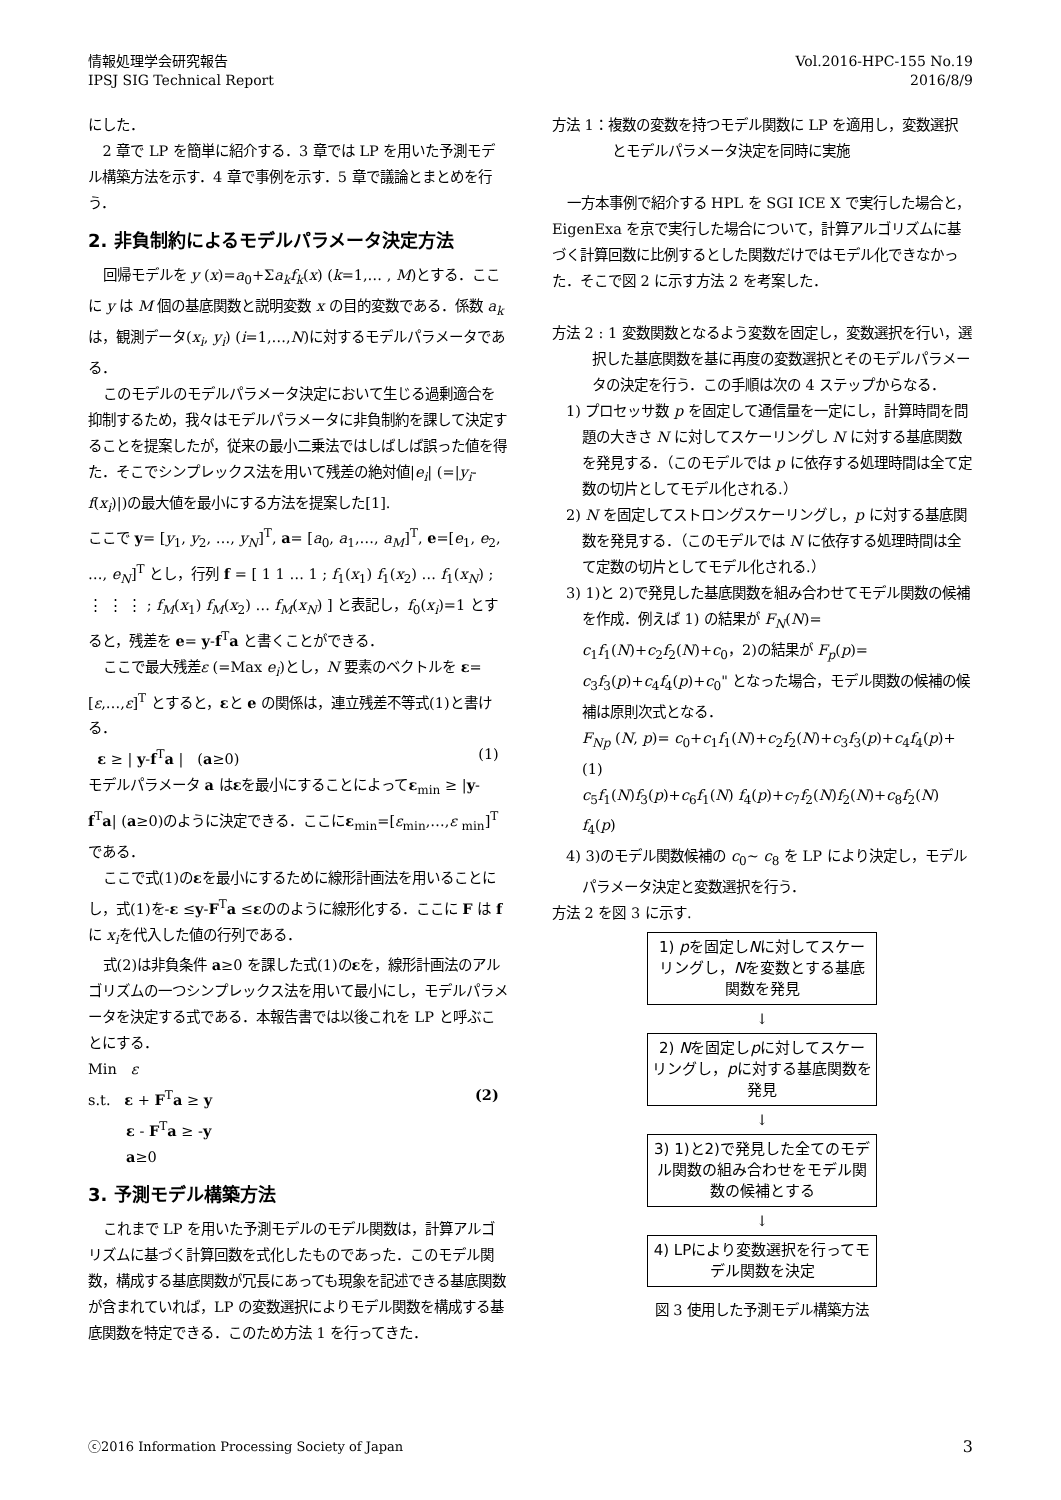情報処理学会研究報告
IPSJ SIG Technical Report
Vol.2016-HPC-155 No.19
2016/8/9
にした．
2 章で LP を簡単に紹介する．3 章では LP を用いた予測モデル構築方法を示す．4 章で事例を示す．5 章で議論とまとめを行う．
2. 非負制約によるモデルパラメータ決定方法
回帰モデルを y (x)=a<sub>0</sub>+Σa<sub>k</sub>f<sub>k</sub>(x) (k=1,… , M)とする．ここに y は M 個の基底関数と説明変数 x の目的変数である．係数 a<sub>k</sub> は，観測データ(x<sub>i</sub>, y<sub>i</sub>) (i=1,…,N)に対するモデルパラメータである．
このモデルのモデルパラメータ決定において生じる過剰適合を抑制するため，我々はモデルパラメータに非負制約を課して決定することを提案したが，従来の最小二乗法ではしばしば誤った値を得た．そこでシンプレックス法を用いて残差の絶対値|e<sub>i</sub>| (=|y<sub>i</sub>-f(x<sub>i</sub>)|)の最大値を最小にする方法を提案した[1].
ここで y= [y<sub>1</sub>, y<sub>2</sub>, …, y<sub>N</sub>]<sup>T</sup>, a= [a<sub>0</sub>, a<sub>1</sub>,…, a<sub>M</sub>]<sup>T</sup>, e=[e<sub>1</sub>, e<sub>2</sub>, …, e<sub>N</sub>]<sup>T</sup> とし，行列 f = [ 1 1 … 1 ; f<sub>1</sub>(x<sub>1</sub>) f<sub>1</sub>(x<sub>2</sub>) … f<sub>1</sub>(x<sub>N</sub>) ; ⋮ ⋮ ⋮ ; f<sub>M</sub>(x<sub>1</sub>) f<sub>M</sub>(x<sub>2</sub>) … f<sub>M</sub>(x<sub>N</sub>) ] と表記し，f<sub>0</sub>(x<sub>i</sub>)=1 とすると，残差を e= y-f<sup>T</sup>a と書くことができる．
ここで最大残差ε (=Max e<sub>i</sub>)とし，N 要素のベクトルを ε=[ε,…,ε]<sup>T</sup> とすると，εと e の関係は，連立残差不等式(1)と書ける．
ε ≥ | y-f<sup>T</sup>a | (a≥0) (1)
モデルパラメータ a はεを最小にすることによってε<sub>min</sub> ≥ |y-f<sup>T</sup>a| (a≥0)のように決定できる．ここにε<sub>min</sub>=[ε<sub>min</sub>,…,ε <sub>min</sub>]<sup>T</sup> である．
ここで式(1)のεを最小にするために線形計画法を用いることにし，式(1)を-ε ≤y-F<sup>T</sup>a ≤εののように線形化する．ここに F は f に x<sub>i</sub>を代入した値の行列である．
式(2)は非負条件 a≥0 を課した式(1)のεを，線形計画法のアルゴリズムの一つシンプレックス法を用いて最小にし，モデルパラメータを決定する式である．本報告書では以後これを LP と呼ぶことにする．
Min ε
s.t. ε + F<sup>T</sup>a ≥ y (2)
ε - F<sup>T</sup>a ≥ -y
a≥0
3. 予測モデル構築方法
これまで LP を用いた予測モデルのモデル関数は，計算アルゴリズムに基づく計算回数を式化したものであった．このモデル関数，構成する基底関数が冗長にあっても現象を記述できる基底関数が含まれていれば，LP の変数選択によりモデル関数を構成する基底関数を特定できる．このため方法 1 を行ってきた．
方法 1：複数の変数を持つモデル関数に LP を適用し，変数選択とモデルパラメータ決定を同時に実施
一方本事例で紹介する HPL を SGI ICE X で実行した場合と，EigenExa を京で実行した場合について，計算アルゴリズムに基づく計算回数に比例するとした関数だけではモデル化できなかった．そこで図 2 に示す方法 2 を考案した．
方法 2 : 1 変数関数となるよう変数を固定し，変数選択を行い，選択した基底関数を基に再度の変数選択とそのモデルパラメータの決定を行う．この手順は次の 4 ステップからなる．
1) プロセッサ数 p を固定して通信量を一定にし，計算時間を問題の大きさ N に対してスケーリングし N に対する基底関数を発見する．（このモデルでは p に依存する処理時間は全て定数の切片としてモデル化される.）
2) N を固定してストロングスケーリングし，p に対する基底関数を発見する．（このモデルでは N に依存する処理時間は全て定数の切片としてモデル化される.）
3) 1)と 2)で発見した基底関数を組み合わせてモデル関数の候補を作成．例えば 1) の結果が F<sub>N</sub>(N)= c<sub>1</sub>f<sub>1</sub>(N)+c<sub>2</sub>f<sub>2</sub>(N)+c<sub>0</sub>，2)の結果が F<sub>p</sub>(p)= c<sub>3</sub>f<sub>3</sub>(p)+c<sub>4</sub>f<sub>4</sub>(p)+c<sub>0</sub>" となった場合，モデル関数の候補の候補は原則次式となる．
F<sub>Np</sub> (N, p)= c<sub>0</sub>+c<sub>1</sub>f<sub>1</sub>(N)+c<sub>2</sub>f<sub>2</sub>(N)+c<sub>3</sub>f<sub>3</sub>(p)+c<sub>4</sub>f<sub>4</sub>(p)+ (1)
c<sub>5</sub>f<sub>1</sub>(N)f<sub>3</sub>(p)+c<sub>6</sub>f<sub>1</sub>(N) f<sub>4</sub>(p)+c<sub>7</sub>f<sub>2</sub>(N)f<sub>2</sub>(N)+c<sub>8</sub>f<sub>2</sub>(N) f<sub>4</sub>(p)
4) 3)のモデル関数候補の c<sub>0</sub>~ c<sub>8</sub> を LP により決定し，モデルパラメータ決定と変数選択を行う．
方法 2 を図 3 に示す.
1) pを固定しNに対してスケーリングし，Nを変数とする基底関数を発見
↓
2) Nを固定しpに対してスケーリングし，pに対する基底関数を発見
↓
3) 1)と2)で発見した全てのモデル関数の組み合わせをモデル関数の候補とする
↓
4) LPにより変数選択を行ってモデル関数を決定
図 3 使用した予測モデル構築方法
ⓒ2016 Information Processing Society of Japan 3